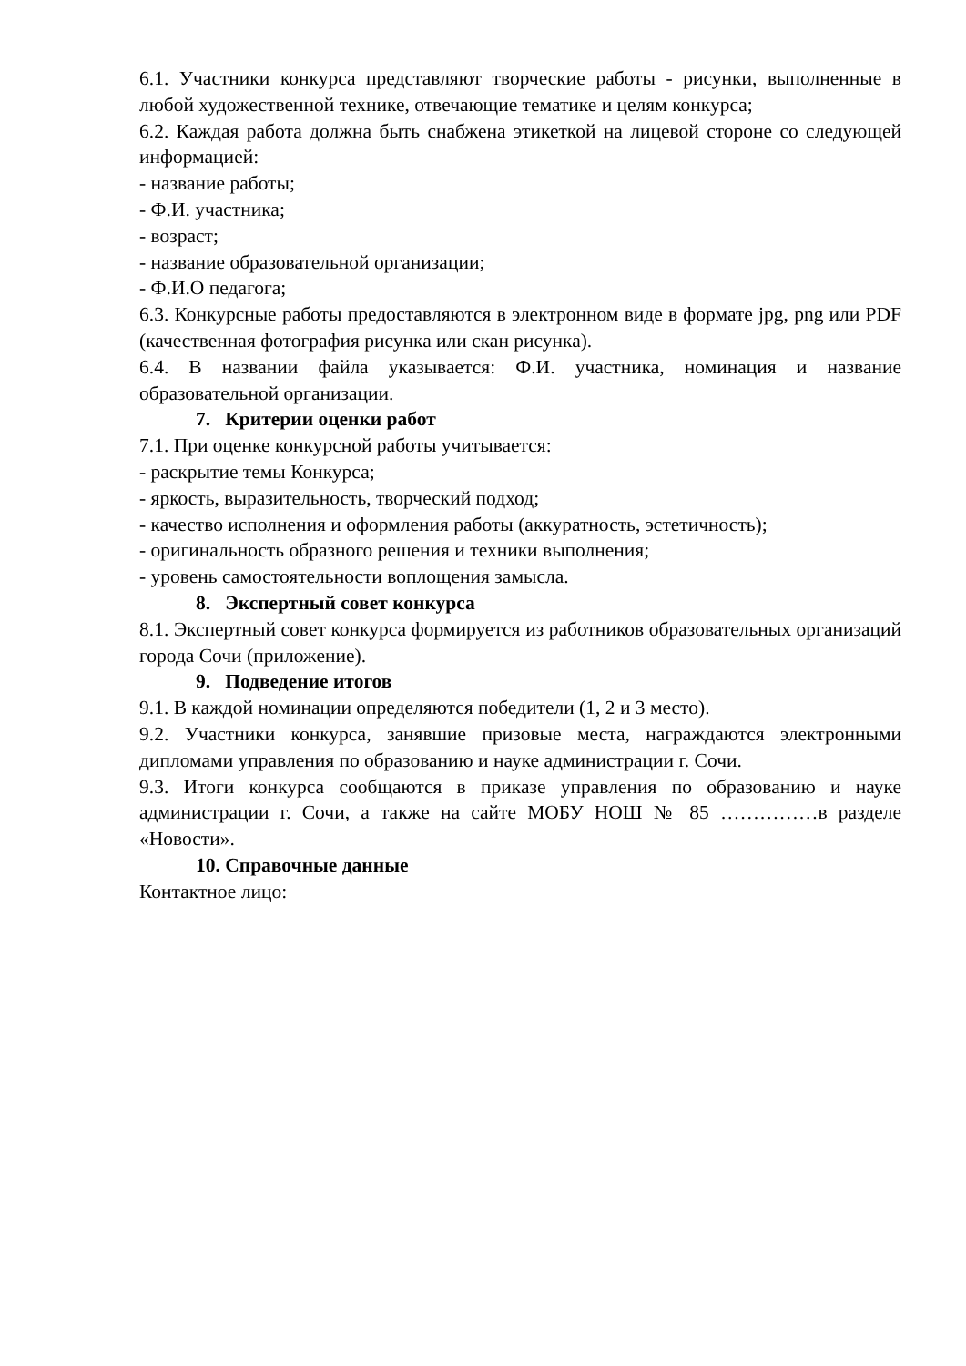6.1. Участники конкурса представляют творческие работы - рисунки, выполненные в любой художественной технике, отвечающие тематике и целям конкурса;
6.2. Каждая работа должна быть снабжена этикеткой на лицевой стороне со следующей информацией:
- название работы;
- Ф.И. участника;
- возраст;
- название образовательной организации;
- Ф.И.О педагога;
6.3. Конкурсные работы предоставляются в электронном виде в формате jpg, png или PDF (качественная фотография рисунка или скан рисунка).
6.4. В названии файла указывается: Ф.И. участника, номинация и название образовательной организации.
7. Критерии оценки работ
7.1. При оценке конкурсной работы учитывается:
- раскрытие темы Конкурса;
- яркость, выразительность, творческий подход;
- качество исполнения и оформления работы (аккуратность, эстетичность);
- оригинальность образного решения и техники выполнения;
- уровень самостоятельности воплощения замысла.
8. Экспертный совет конкурса
8.1. Экспертный совет конкурса формируется из работников образовательных организаций города Сочи (приложение).
9. Подведение итогов
9.1. В каждой номинации определяются победители (1, 2 и 3 место).
9.2. Участники конкурса, занявшие призовые места, награждаются электронными дипломами управления по образованию и науке администрации г. Сочи.
9.3. Итоги конкурса сообщаются в приказе управления по образованию и науке администрации г. Сочи, а также на сайте МОБУ НОШ № 85 ……………в разделе «Новости».
10. Справочные данные
Контактное лицо: